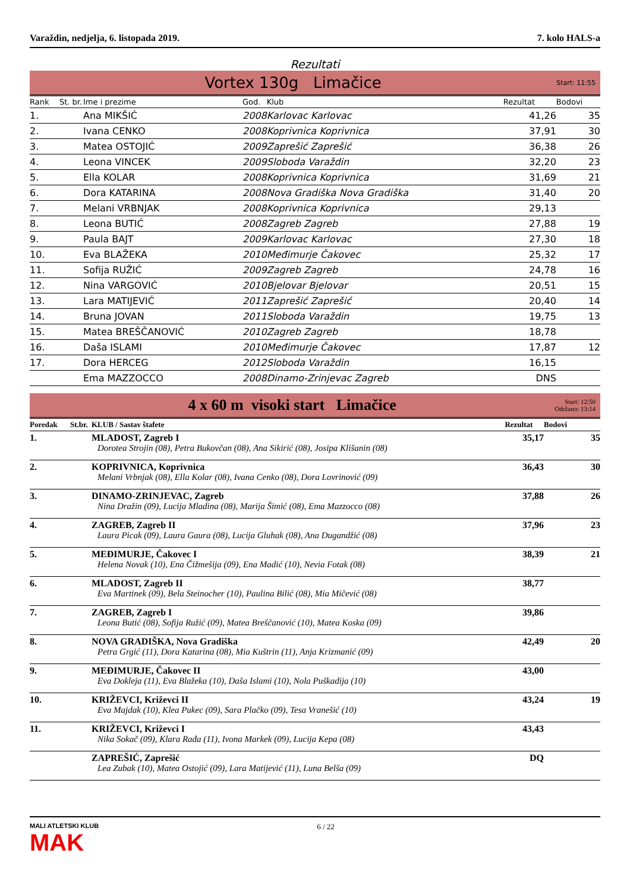Varaždin, nedjelja, 6. listopada 2019. 7. kolo HALS-a
Rezultati
Vortex 130g Limačice
Start: 11:55
| Rank | St. br. | Ime i prezime | God. | Klub | Rezultat | Bodovi |
| --- | --- | --- | --- | --- | --- | --- |
| 1. | | Ana MIKŠIĆ | 2008 | Karlovac Karlovac | 41,26 | 35 |
| 2. | | Ivana CENKO | 2008 | Koprivnica Koprivnica | 37,91 | 30 |
| 3. | | Matea OSTOJIĆ | 2009 | Zaprešić Zaprešić | 36,38 | 26 |
| 4. | | Leona VINCEK | 2009 | Sloboda Varaždin | 32,20 | 23 |
| 5. | | Ella KOLAR | 2008 | Koprivnica Koprivnica | 31,69 | 21 |
| 6. | | Dora KATARINA | 2008 | Nova Gradiška Nova Gradiška | 31,40 | 20 |
| 7. | | Melani VRBNJAK | 2008 | Koprivnica Koprivnica | 29,13 | |
| 8. | | Leona BUTIĆ | 2008 | Zagreb Zagreb | 27,88 | 19 |
| 9. | | Paula BAJT | 2009 | Karlovac Karlovac | 27,30 | 18 |
| 10. | | Eva BLAŽEKA | 2010 | Međimurje Čakovec | 25,32 | 17 |
| 11. | | Sofija RUŽIĆ | 2009 | Zagreb Zagreb | 24,78 | 16 |
| 12. | | Nina VARGOVIĆ | 2010 | Bjelovar Bjelovar | 20,51 | 15 |
| 13. | | Lara MATIJEVIĆ | 2011 | Zaprešić Zaprešić | 20,40 | 14 |
| 14. | | Bruna JOVAN | 2011 | Sloboda Varaždin | 19,75 | 13 |
| 15. | | Matea BREŠČANOVIĆ | 2010 | Zagreb Zagreb | 18,78 | |
| 16. | | Daša ISLAMI | 2010 | Međimurje Čakovec | 17,87 | 12 |
| 17. | | Dora HERCEG | 2012 | Sloboda Varaždin | 16,15 | |
| | | Ema MAZZOCCO | 2008 | Dinamo-Zrinjevac Zagreb | DNS | |
4 x 60 m visoki start Limačice
Start: 12:50
Održano: 13:14
| Poredak | St.br. | KLUB / Sastav štafete | Rezultat | Bodovi |
| --- | --- | --- | --- | --- |
| 1. | | MLADOST, Zagreb I Dorotea Strojin (08), Petra Bukovčan (08), Ana Sikirić (08), Josipa Klišanin (08) | 35,17 | 35 |
| 2. | | KOPRIVNICA, Koprivnica Melani Vrbnjak (08), Ella Kolar (08), Ivana Cenko (08), Dora Lovrinović (09) | 36,43 | 30 |
| 3. | | DINAMO-ZRINJEVAC, Zagreb Nina Dražin (09), Lucija Mladina (08), Marija Šimić (08), Ema Mazzocco (08) | 37,88 | 26 |
| 4. | | ZAGREB, Zagreb II Laura Picak (09), Laura Gaura (08), Lucija Gluhak (08), Ana Dugandžić (08) | 37,96 | 23 |
| 5. | | MEĐIMURJE, Čakovec I Helena Novak (10), Ena Čižmešija (09), Ena Madić (10), Nevia Fotak (08) | 38,39 | 21 |
| 6. | | MLADOST, Zagreb II Eva Martinek (09), Bela Steinocher (10), Paulina Bilić (08), Mia Mičević (08) | 38,77 | |
| 7. | | ZAGREB, Zagreb I Leona Butić (08), Sofija Ružić (09), Matea Breščanović (10), Matea Koska (09) | 39,86 | |
| 8. | | NOVA GRADIŠKA, Nova Gradiška Petra Grgić (11), Dora Katarina (08), Mia Kuštrin (11), Anja Krizmanić (09) | 42,49 | 20 |
| 9. | | MEĐIMURJE, Čakovec II Eva Dokleja (11), Eva Blažeka (10), Daša Islami (10), Nola Puškadija (10) | 43,00 | |
| 10. | | KRIŽEVCI, Križevci II Eva Majdak (10), Klea Pukec (09), Sara Plačko (09), Tesa Vranešić (10) | 43,24 | 19 |
| 11. | | KRIŽEVCI, Križevci I Nika Sokač (09), Klara Rađa (11), Ivona Markek (09), Lucija Kepa (08) | 43,43 | |
| | | ZAPREŠIĆ, Zaprešić Lea Zubak (10), Matea Ostojić (09), Lara Matijević (11), Luna Belša (09) | DQ | |
MALI ATLETSKI KLUB
MAK
6 / 22